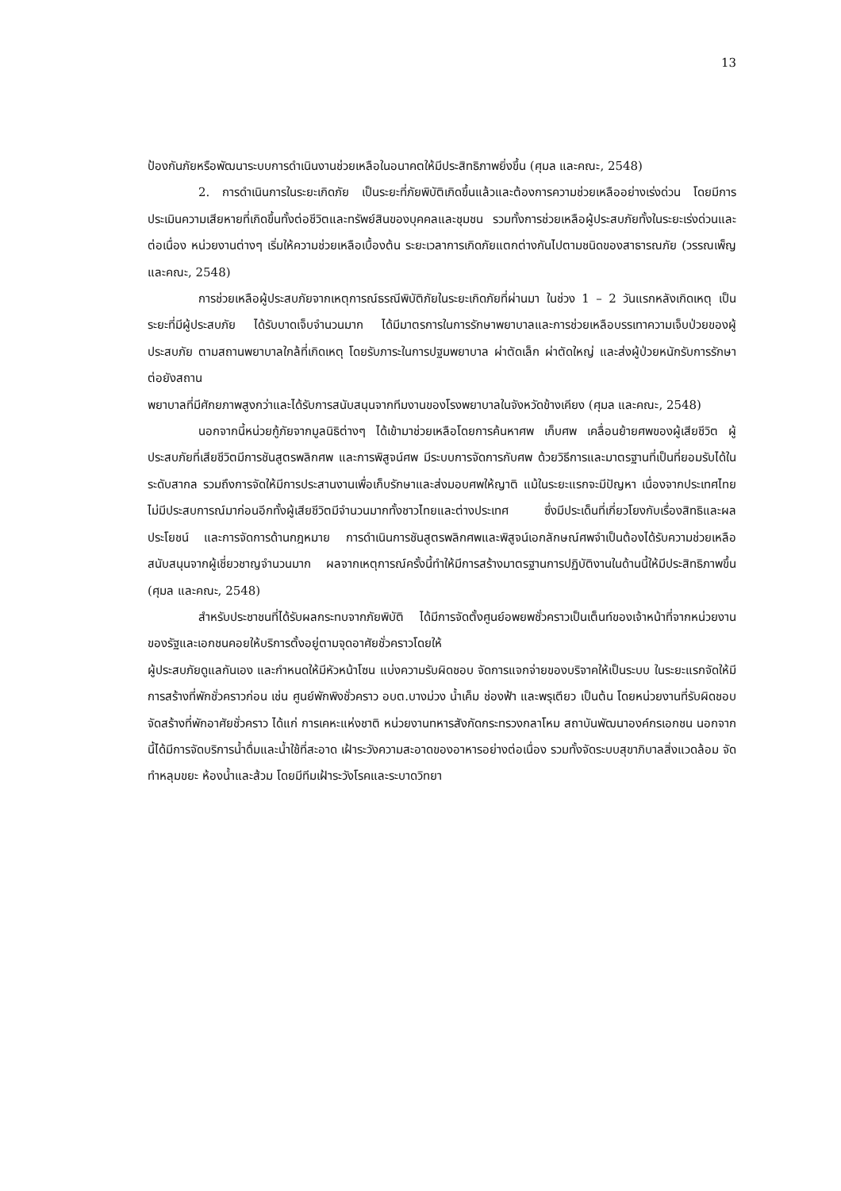13
ป้องกันภัยหรือพัฒนาระบบการดำเนินงานช่วยเหลือในอนาคตให้มีประสิทธิภาพยิ่งขึ้น (ศุมล และคณะ, 2548)
2. การดำเนินการในระยะเกิดภัย เป็นระยะที่ภัยพิบัติเกิดขึ้นแล้วและต้องการความช่วยเหลืออย่างเร่งด่วน โดยมีการประเมินความเสียหายที่เกิดขึ้นทั้งต่อชีวิตและทรัพย์สินของบุคคลและชุมชน รวมทั้งการช่วยเหลือผู้ประสบภัยทั้งในระยะเร่งด่วนและต่อเนื่อง หน่วยงานต่างๆ เริ่มให้ความช่วยเหลือเบื้องต้น ระยะเวลาการเกิดภัยแตกต่างกันไปตามชนิดของสาธารณภัย (วรรณเพ็ญ และคณะ, 2548)
การช่วยเหลือผู้ประสบภัยจากเหตุการณ์ธรณีพิบัติภัยในระยะเกิดภัยที่ผ่านมา ในช่วง 1 – 2 วันแรกหลังเกิดเหตุ เป็นระยะที่มีผู้ประสบภัย ได้รับบาดเจ็บจำนวนมาก ได้มีมาตรการในการรักษาพยาบาลและการช่วยเหลือบรรเทาความเจ็บป่วยของผู้ประสบภัย ตามสถานพยาบาลใกล้ที่เกิดเหตุ โดยรับภาระในการปฐมพยาบาล ผ่าตัดเล็ก ผ่าตัดใหญ่ และส่งผู้ป่วยหนักรับการรักษาต่อยังสถาน
พยาบาลที่มีศักยภาพสูงกว่าและได้รับการสนับสนุนจากทีมงานของโรงพยาบาลในจังหวัดข้างเคียง (ศุมล และคณะ, 2548)
นอกจากนี้หน่วยกู้ภัยจากมูลนิธิต่างๆ ได้เข้ามาช่วยเหลือโดยการค้นหาศพ เก็บศพ เคลื่อนย้ายศพของผู้เสียชีวิต ผู้ประสบภัยที่เสียชีวิตมีการชันสูตรพลิกศพ และการพิสูจน์ศพ มีระบบการจัดการกับศพ ด้วยวิธีการและมาตรฐานที่เป็นที่ยอมรับได้ในระดับสากล รวมถึงการจัดให้มีการประสานงานเพื่อเก็บรักษาและส่งมอบศพให้ญาติ แม้ในระยะแรกจะมีปัญหา เนื่องจากประเทศไทยไม่มีประสบการณ์มาก่อนอีกทั้งผู้เสียชีวิตมีจำนวนมากทั้งชาวไทยและต่างประเทศ ซึ่งมีประเด็นที่เกี่ยวโยงกับเรื่องสิทธิและผลประโยชน์ และการจัดการด้านกฎหมาย การดำเนินการชันสูตรพลิกศพและพิสูจน์เอกลักษณ์ศพจำเป็นต้องได้รับความช่วยเหลือสนับสนุนจากผู้เชี่ยวชาญจำนวนมาก ผลจากเหตุการณ์ครั้งนี้ทำให้มีการสร้างมาตรฐานการปฏิบัติงานในด้านนี้ให้มีประสิทธิภาพขึ้น (ศุมล และคณะ, 2548)
สำหรับประชาชนที่ได้รับผลกระทบจากภัยพิบัติ ได้มีการจัดตั้งศูนย์อพยพชั่วคราวเป็นเต็นท์ของเจ้าหน้าที่จากหน่วยงานของรัฐและเอกชนคอยให้บริการตั้งอยู่ตามจุดอาศัยชั่วคราวโดยให้
ผู้ประสบภัยดูแลกันเอง และกำหนดให้มีหัวหน้าโซน แบ่งความรับผิดชอบ จัดการแจกจ่ายของบริจาคให้เป็นระบบ ในระยะแรกจัดให้มีการสร้างที่พักชั่วคราวก่อน เช่น ศูนย์พักพิงชั่วคราว อบต.บางม่วง น้ำเค็ม ช่องฟ้า และพรุเตียว เป็นต้น โดยหน่วยงานที่รับผิดชอบจัดสร้างที่พักอาศัยชั่วคราว ได้แก่ การเคหะแห่งชาติ หน่วยงานทหารสังกัดกระทรวงกลาโหม สถาบันพัฒนาองค์กรเอกชน นอกจากนี้ได้มีการจัดบริการน้ำดื่มและน้ำใช้ที่สะอาด เฝ้าระวังความสะอาดของอาหารอย่างต่อเนื่อง รวมทั้งจัดระบบสุขาภิบาลสิ่งแวดล้อม จัดทำหลุมขยะ ห้องน้ำและส้วม โดยมีทีมเฝ้าระวังโรคและระบาดวิทยา